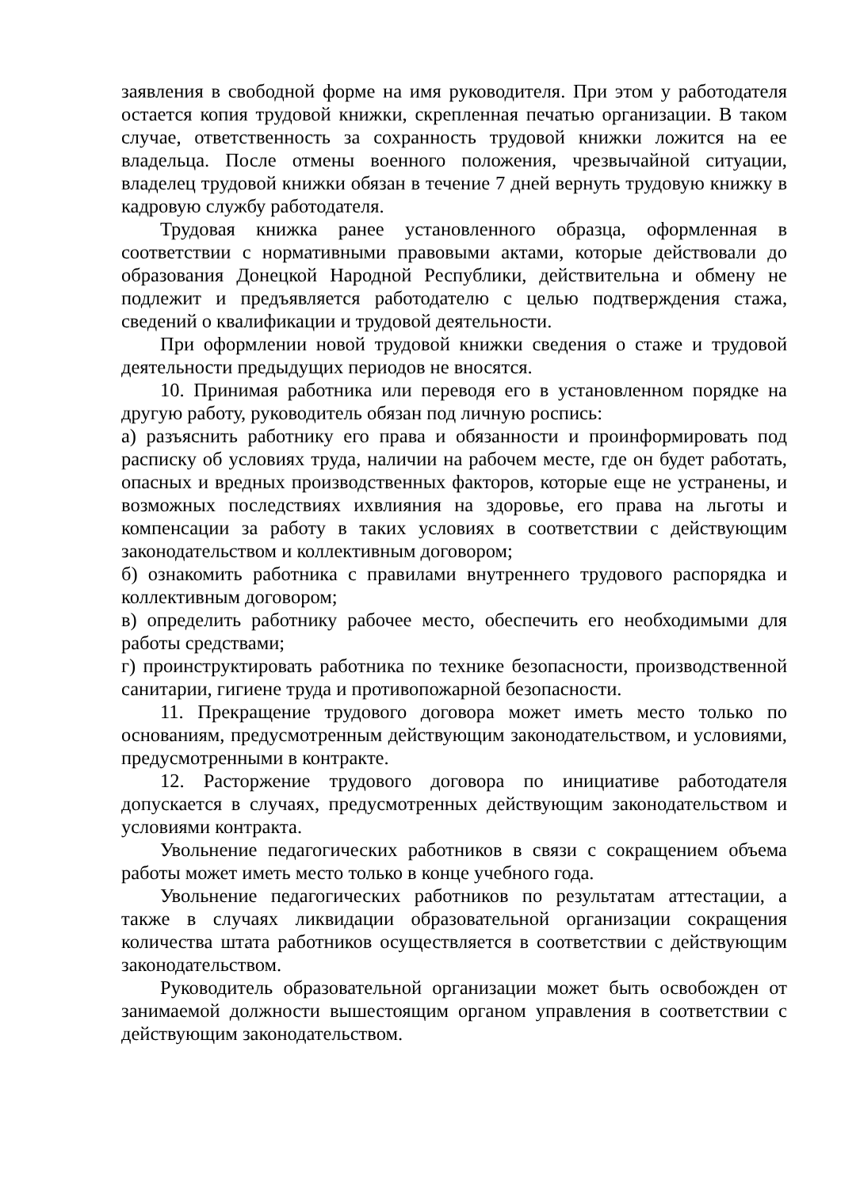заявления в свободной форме на имя руководителя. При этом у работодателя остается копия трудовой книжки, скрепленная печатью организации. В таком случае, ответственность за сохранность трудовой книжки ложится на ее владельца. После отмены военного положения, чрезвычайной ситуации, владелец трудовой книжки обязан в течение 7 дней вернуть трудовую книжку в кадровую службу работодателя.
Трудовая книжка ранее установленного образца, оформленная в соответствии с нормативными правовыми актами, которые действовали до образования Донецкой Народной Республики, действительна и обмену не подлежит и предъявляется работодателю с целью подтверждения стажа, сведений о квалификации и трудовой деятельности.
При оформлении новой трудовой книжки сведения о стаже и трудовой деятельности предыдущих периодов не вносятся.
10. Принимая работника или переводя его в установленном порядке на другую работу, руководитель обязан под личную роспись:
а) разъяснить работнику его права и обязанности и проинформировать под расписку об условиях труда, наличии на рабочем месте, где он будет работать, опасных и вредных производственных факторов, которые еще не устранены, и возможных последствиях ихвлияния на здоровье, его права на льготы и компенсации за работу в таких условиях в соответствии с действующим законодательством и коллективным договором;
б) ознакомить работника с правилами внутреннего трудового распорядка и коллективным договором;
в) определить работнику рабочее место, обеспечить его необходимыми для работы средствами;
г) проинструктировать работника по технике безопасности, производственной санитарии, гигиене труда и противопожарной безопасности.
11. Прекращение трудового договора может иметь место только по основаниям, предусмотренным действующим законодательством, и условиями, предусмотренными в контракте.
12. Расторжение трудового договора по инициативе работодателя допускается в случаях, предусмотренных действующим законодательством и условиями контракта.
Увольнение педагогических работников в связи с сокращением объема работы может иметь место только в конце учебного года.
Увольнение педагогических работников по результатам аттестации, а также в случаях ликвидации образовательной организации сокращения количества штата работников осуществляется в соответствии с действующим законодательством.
Руководитель образовательной организации может быть освобожден от занимаемой должности вышестоящим органом управления в соответствии с действующим законодательством.